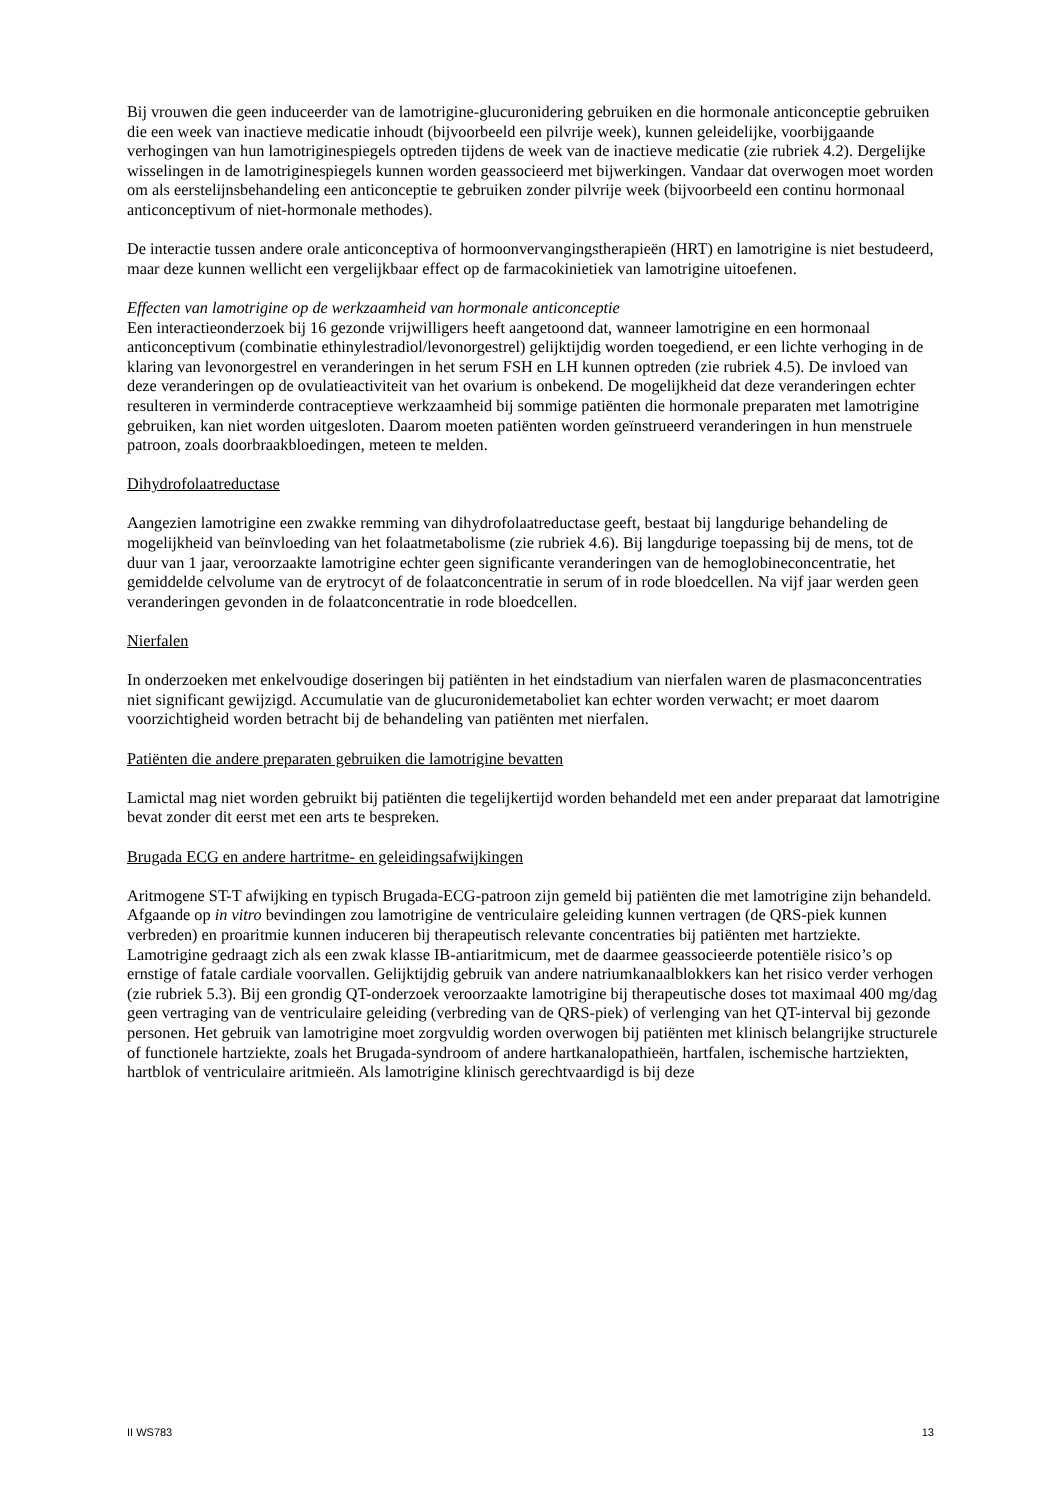Bij vrouwen die geen inducee­rder van de lamotrigine-glucuronidering gebruiken en die hormonale anticonceptie gebruiken die een week van inactieve medicatie inhoudt (bijvoorbeeld een pilvrije week), kunnen geleidelijke, voorbijgaande verhogingen van hun lamotriginespiegels optreden tijdens de week van de inactieve medicatie (zie rubriek 4.2). Dergelijke wisselingen in de lamotriginespiegels kunnen worden geassocieerd met bijwerkingen. Vandaar dat overwogen moet worden om als eerstelijnsbehandeling een anticonceptie te gebruiken zonder pilvrije week (bijvoorbeeld een continu hormonaal anticonceptivum of niet-hormonale methodes).
De interactie tussen andere orale anticonceptiva of hormoonvervangingstherapieën (HRT) en lamotrigine is niet bestudeerd, maar deze kunnen wellicht een vergelijkbaar effect op de farmacokinietiek van lamotrigine uitoefenen.
Effecten van lamotrigine op de werkzaamheid van hormonale anticonceptie
Een interactieonderzoek bij 16 gezonde vrijwilligers heeft aangetoond dat, wanneer lamotrigine en een hormonaal anticonceptivum (combinatie ethinylestradiol/levonorgestrel) gelijktijdig worden toegediend, er een lichte verhoging in de klaring van levonorgestrel en veranderingen in het serum FSH en LH kunnen optreden (zie rubriek 4.5). De invloed van deze veranderingen op de ovulatieactiviteit van het ovarium is onbekend. De mogelijkheid dat deze veranderingen echter resulteren in verminderde contraceptieve werkzaamheid bij sommige patiënten die hormonale preparaten met lamotrigine gebruiken, kan niet worden uitgesloten. Daarom moeten patiënten worden geïnstrueerd veranderingen in hun menstruele patroon, zoals doorbraakbloedingen, meteen te melden.
Dihydrofolaatreductase
Aangezien lamotrigine een zwakke remming van dihydrofolaatreductase geeft, bestaat bij langdurige behandeling de mogelijkheid van beïnvloeding van het folaatmetabolisme (zie rubriek 4.6). Bij langdurige toepassing bij de mens, tot de duur van 1 jaar, veroorzaakte lamotrigine echter geen significante veranderingen van de hemoglobineconcentratie, het gemiddelde celvolume van de erytrocyt of de folaatconcentratie in serum of in rode bloedcellen. Na vijf jaar werden geen veranderingen gevonden in de folaatconcentratie in rode bloedcellen.
Nierfalen
In onderzoeken met enkelvoudige doseringen bij patiënten in het eindstadium van nierfalen waren de plasmaconcentraties niet significant gewijzigd. Accumulatie van de glucuronidemetaboliet kan echter worden verwacht; er moet daarom voorzichtigheid worden betracht bij de behandeling van patiënten met nierfalen.
Patiënten die andere preparaten gebruiken die lamotrigine bevatten
Lamictal mag niet worden gebruikt bij patiënten die tegelijkertijd worden behandeld met een ander preparaat dat lamotrigine bevat zonder dit eerst met een arts te bespreken.
Brugada ECG en andere hartritme- en geleidingsafwijkingen
Aritmogene ST-T afwijking en typisch Brugada-ECG-patroon zijn gemeld bij patiënten die met lamotrigine zijn behandeld. Afgaande op in vitro bevindingen zou lamotrigine de ventriculaire geleiding kunnen vertragen (de QRS-piek kunnen verbreden) en proaritmie kunnen induceren bij therapeutisch relevante concentraties bij patiënten met hartziekte. Lamotrigine gedraagt zich als een zwak klasse IB-antiaritmicum, met de daarmee geassocieerde potentiële risico’s op ernstige of fatale cardiale voorvallen. Gelijktijdig gebruik van andere natriumkanaalblokkers kan het risico verder verhogen (zie rubriek 5.3). Bij een grondig QT-onderzoek veroorzaakte lamotrigine bij therapeutische doses tot maximaal 400 mg/dag geen vertraging van de ventriculaire geleiding (verbreding van de QRS-piek) of verlenging van het QT-interval bij gezonde personen. Het gebruik van lamotrigine moet zorgvuldig worden overwogen bij patiënten met klinisch belangrijke structurele of functionele hartziekte, zoals het Brugada-syndroom of andere hartkanalopathieën, hartfalen, ischemische hartziekten, hartblok of ventriculaire aritmieën. Als lamotrigine klinisch gerechtvaardigd is bij deze
II WS783 13